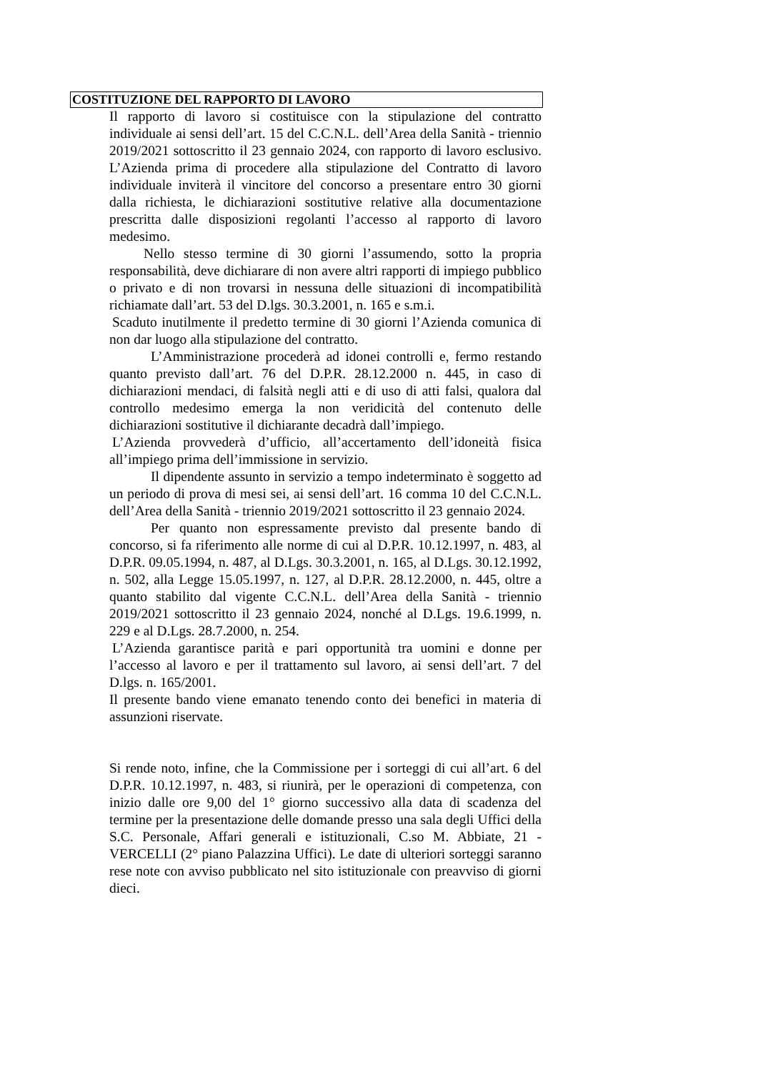COSTITUZIONE DEL RAPPORTO DI LAVORO
Il rapporto di lavoro si costituisce con la stipulazione del contratto individuale ai sensi dell’art. 15 del C.C.N.L. dell’Area della Sanità - triennio 2019/2021 sottoscritto il 23 gennaio 2024, con rapporto di lavoro esclusivo. L’Azienda prima di procedere alla stipulazione del Contratto di lavoro individuale inviterà il vincitore del concorso a presentare entro 30 giorni dalla richiesta, le dichiarazioni sostitutive relative alla documentazione prescritta dalle disposizioni regolanti l’accesso al rapporto di lavoro medesimo.
Nello stesso termine di 30 giorni l’assumendo, sotto la propria responsabilità, deve dichiarare di non avere altri rapporti di impiego pubblico o privato e di non trovarsi in nessuna delle situazioni di incompatibilità richiamate dall’art. 53 del D.lgs. 30.3.2001, n. 165 e s.m.i.
Scaduto inutilmente il predetto termine di 30 giorni l’Azienda comunica di non dar luogo alla stipulazione del contratto.
L’Amministrazione procederà ad idonei controlli e, fermo restando quanto previsto dall’art. 76 del D.P.R. 28.12.2000 n. 445, in caso di dichiarazioni mendaci, di falsità negli atti e di uso di atti falsi, qualora dal controllo medesimo emerga la non veridicità del contenuto delle dichiarazioni sostitutive il dichiarante decadrà dall’impiego.
L’Azienda provvederà d’ufficio, all’accertamento dell’idoneità fisica all’impiego prima dell’immissione in servizio.
Il dipendente assunto in servizio a tempo indeterminato è soggetto ad un periodo di prova di mesi sei, ai sensi dell’art. 16 comma 10 del C.C.N.L. dell’Area della Sanità - triennio 2019/2021 sottoscritto il 23 gennaio 2024.
Per quanto non espressamente previsto dal presente bando di concorso, si fa riferimento alle norme di cui al D.P.R. 10.12.1997, n. 483, al D.P.R. 09.05.1994, n. 487, al D.Lgs. 30.3.2001, n. 165, al D.Lgs. 30.12.1992, n. 502, alla Legge 15.05.1997, n. 127, al D.P.R. 28.12.2000, n. 445, oltre a quanto stabilito dal vigente C.C.N.L. dell’Area della Sanità - triennio 2019/2021 sottoscritto il 23 gennaio 2024, nonché al D.Lgs. 19.6.1999, n. 229 e al D.Lgs. 28.7.2000, n. 254.
L’Azienda garantisce parità e pari opportunità tra uomini e donne per l’accesso al lavoro e per il trattamento sul lavoro, ai sensi dell’art. 7 del D.lgs. n. 165/2001.
Il presente bando viene emanato tenendo conto dei benefici in materia di assunzioni riservate.
Si rende noto, infine, che la Commissione per i sorteggi di cui all’art. 6 del D.P.R. 10.12.1997, n. 483, si riunirà, per le operazioni di competenza, con inizio dalle ore 9,00 del 1° giorno successivo alla data di scadenza del termine per la presentazione delle domande presso una sala degli Uffici della S.C. Personale, Affari generali e istituzionali, C.so M. Abbiate, 21 - VERCELLI (2° piano Palazzina Uffici). Le date di ulteriori sorteggi saranno rese note con avviso pubblicato nel sito istituzionale con preavviso di giorni dieci.